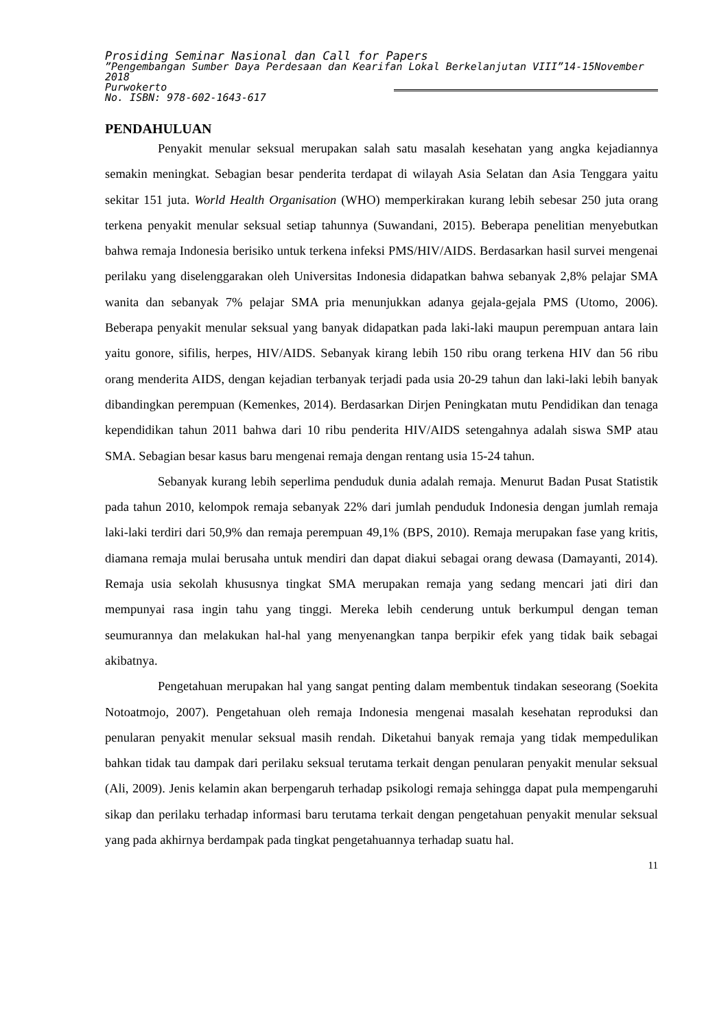Prosiding Seminar Nasional dan Call for Papers
”Pengembangan Sumber Daya Perdesaan dan Kearifan Lokal Berkelanjutan VIII”14-15November 2018
Purwokerto
No. ISBN: 978-602-1643-617
PENDAHULUAN
Penyakit menular seksual merupakan salah satu masalah kesehatan yang angka kejadiannya semakin meningkat. Sebagian besar penderita terdapat di wilayah Asia Selatan dan Asia Tenggara yaitu sekitar 151 juta. World Health Organisation (WHO) memperkirakan kurang lebih sebesar 250 juta orang terkena penyakit menular seksual setiap tahunnya (Suwandani, 2015). Beberapa penelitian menyebutkan bahwa remaja Indonesia berisiko untuk terkena infeksi PMS/HIV/AIDS. Berdasarkan hasil survei mengenai perilaku yang diselenggarakan oleh Universitas Indonesia didapatkan bahwa sebanyak 2,8% pelajar SMA wanita dan sebanyak 7% pelajar SMA pria menunjukkan adanya gejala-gejala PMS (Utomo, 2006). Beberapa penyakit menular seksual yang banyak didapatkan pada laki-laki maupun perempuan antara lain yaitu gonore, sifilis, herpes, HIV/AIDS. Sebanyak kirang lebih 150 ribu orang terkena HIV dan 56 ribu orang menderita AIDS, dengan kejadian terbanyak terjadi pada usia 20-29 tahun dan laki-laki lebih banyak dibandingkan perempuan (Kemenkes, 2014). Berdasarkan Dirjen Peningkatan mutu Pendidikan dan tenaga kependidikan tahun 2011 bahwa dari 10 ribu penderita HIV/AIDS setengahnya adalah siswa SMP atau SMA. Sebagian besar kasus baru mengenai remaja dengan rentang usia 15-24 tahun.
Sebanyak kurang lebih seperlima penduduk dunia adalah remaja. Menurut Badan Pusat Statistik pada tahun 2010, kelompok remaja sebanyak 22% dari jumlah penduduk Indonesia dengan jumlah remaja laki-laki terdiri dari 50,9% dan remaja perempuan 49,1% (BPS, 2010). Remaja merupakan fase yang kritis, diamana remaja mulai berusaha untuk mendiri dan dapat diakui sebagai orang dewasa (Damayanti, 2014). Remaja usia sekolah khususnya tingkat SMA merupakan remaja yang sedang mencari jati diri dan mempunyai rasa ingin tahu yang tinggi. Mereka lebih cenderung untuk berkumpul dengan teman seumurannya dan melakukan hal-hal yang menyenangkan tanpa berpikir efek yang tidak baik sebagai akibatnya.
Pengetahuan merupakan hal yang sangat penting dalam membentuk tindakan seseorang (Soekita Notoatmojo, 2007). Pengetahuan oleh remaja Indonesia mengenai masalah kesehatan reproduksi dan penularan penyakit menular seksual masih rendah. Diketahui banyak remaja yang tidak mempedulikan bahkan tidak tau dampak dari perilaku seksual terutama terkait dengan penularan penyakit menular seksual (Ali, 2009). Jenis kelamin akan berpengaruh terhadap psikologi remaja sehingga dapat pula mempengaruhi sikap dan perilaku terhadap informasi baru terutama terkait dengan pengetahuan penyakit menular seksual yang pada akhirnya berdampak pada tingkat pengetahuannya terhadap suatu hal.
11